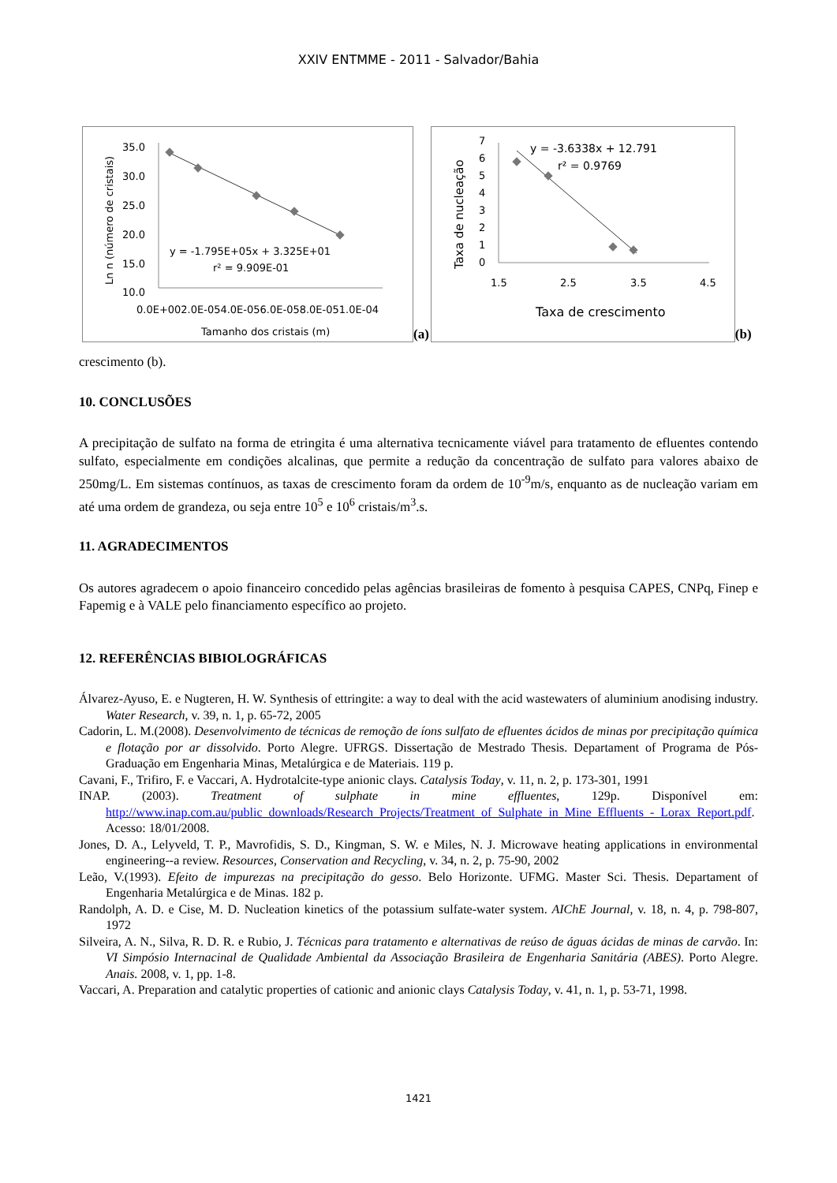XXIV ENTMME - 2011 - Salvador/Bahia
Ln n (número de cristais)
35.0
30.0
25.0
20.0
15.0
10.0
y = -1.795E+05x + 3.325E+01
r² = 9.909E-01
0.0E+002.0E-054.0E-056.0E-058.0E-051.0E-04
Tamanho dos cristais (m)
(a)
Taxa de nucleação
7
6
5
4
3
2
1
0
y = -3.6338x + 12.791
r² = 0.9769
1.5
2.5
3.5
4.5
Taxa de crescimento
(b)
crescimento (b).
10. CONCLUSÕES
A precipitação de sulfato na forma de etringita é uma alternativa tecnicamente viável para tratamento de efluentes contendo sulfato, especialmente em condições alcalinas, que permite a redução da concentração de sulfato para valores abaixo de 250mg/L. Em sistemas contínuos, as taxas de crescimento foram da ordem de 10<sup>-9</sup>m/s, enquanto as de nucleação variam em até uma ordem de grandeza, ou seja entre 10<sup>5</sup> e 10<sup>6</sup> cristais/m<sup>3</sup>.s.
11. AGRADECIMENTOS
Os autores agradecem o apoio financeiro concedido pelas agências brasileiras de fomento à pesquisa CAPES, CNPq, Finep e Fapemig e à VALE pelo financiamento específico ao projeto.
12. REFERÊNCIAS BIBIOLOGRÁFICAS
Álvarez-Ayuso, E. e Nugteren, H. W. Synthesis of ettringite: a way to deal with the acid wastewaters of aluminium anodising industry. Water Research, v. 39, n. 1, p. 65-72, 2005
Cadorin, L. M.(2008). Desenvolvimento de técnicas de remoção de íons sulfato de efluentes ácidos de minas por precipitação química e flotação por ar dissolvido. Porto Alegre. UFRGS. Dissertação de Mestrado Thesis. Departament of Programa de Pós-Graduação em Engenharia Minas, Metalúrgica e de Materiais. 119 p.
Cavani, F., Trifiro, F. e Vaccari, A. Hydrotalcite-type anionic clays. Catalysis Today, v. 11, n. 2, p. 173-301, 1991
INAP. (2003). Treatment of sulphate in mine effluentes, 129p. Disponível em: http://www.inap.com.au/public_downloads/Research_Projects/Treatment_of_Sulphate_in_Mine_Effluents_-_Lorax_Report.pdf. Acesso: 18/01/2008.
Jones, D. A., Lelyveld, T. P., Mavrofidis, S. D., Kingman, S. W. e Miles, N. J. Microwave heating applications in environmental engineering--a review. Resources, Conservation and Recycling, v. 34, n. 2, p. 75-90, 2002
Leão, V.(1993). Efeito de impurezas na precipitação do gesso. Belo Horizonte. UFMG. Master Sci. Thesis. Departament of Engenharia Metalúrgica e de Minas. 182 p.
Randolph, A. D. e Cise, M. D. Nucleation kinetics of the potassium sulfate-water system. AIChE Journal, v. 18, n. 4, p. 798-807, 1972
Silveira, A. N., Silva, R. D. R. e Rubio, J. Técnicas para tratamento e alternativas de reúso de águas ácidas de minas de carvão. In: VI Simpósio Internacinal de Qualidade Ambiental da Associação Brasileira de Engenharia Sanitária (ABES). Porto Alegre. Anais. 2008, v. 1, pp. 1-8.
Vaccari, A. Preparation and catalytic properties of cationic and anionic clays Catalysis Today, v. 41, n. 1, p. 53-71, 1998.
1421